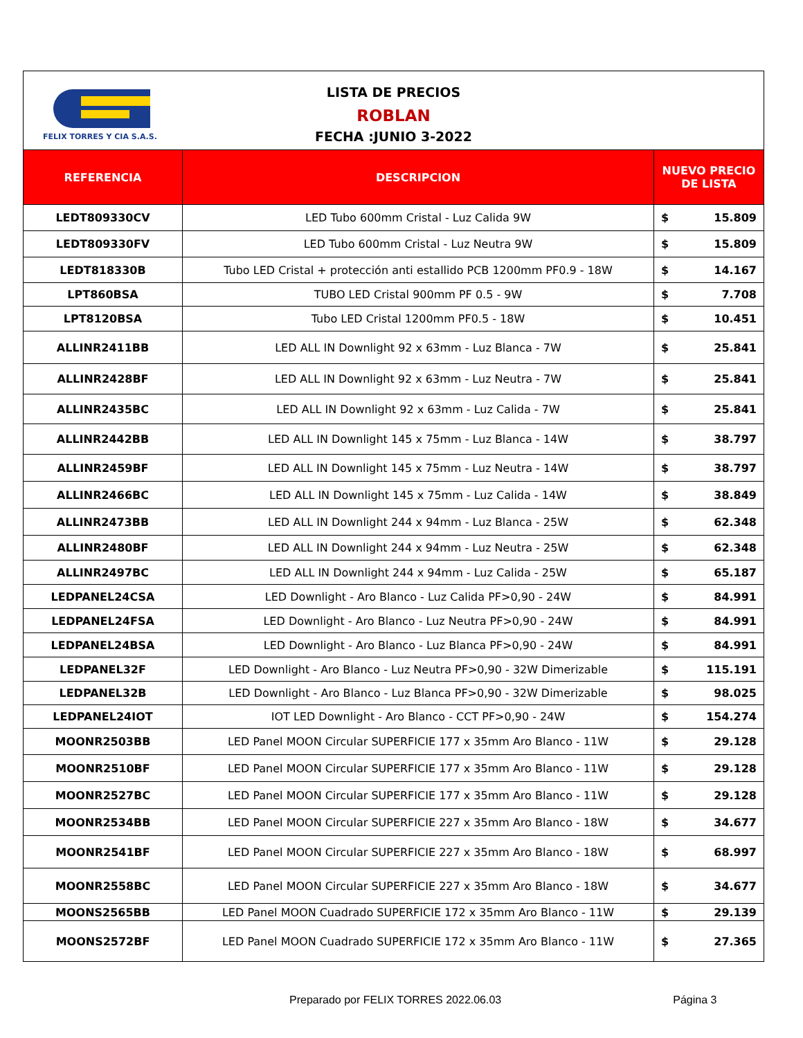| FELIX TORRES Y CIA S.A.S. LISTA DE PRECIOS ROBLAN FECHA :JUNIO 3-2022 | | |
| REFERENCIA | DESCRIPCION | NUEVO PRECIO DE LISTA |
| LEDT809330CV | LED Tubo 600mm Cristal - Luz Calida 9W | $ 15.809 |
| LEDT809330FV | LED Tubo 600mm Cristal - Luz Neutra 9W | $ 15.809 |
| LEDT818330B | Tubo LED Cristal + protección anti estallido PCB 1200mm PF0.9 - 18W | $ 14.167 |
| LPT860BSA | TUBO LED Cristal 900mm PF 0.5 - 9W | $ 7.708 |
| LPT8120BSA | Tubo LED Cristal 1200mm PF0.5 - 18W | $ 10.451 |
| ALLINR2411BB | LED ALL IN Downlight 92 x 63mm - Luz Blanca - 7W | $ 25.841 |
| ALLINR2428BF | LED ALL IN Downlight 92 x 63mm - Luz Neutra - 7W | $ 25.841 |
| ALLINR2435BC | LED ALL IN Downlight 92 x 63mm - Luz Calida - 7W | $ 25.841 |
| ALLINR2442BB | LED ALL IN Downlight 145 x 75mm - Luz Blanca - 14W | $ 38.797 |
| ALLINR2459BF | LED ALL IN Downlight 145 x 75mm - Luz Neutra - 14W | $ 38.797 |
| ALLINR2466BC | LED ALL IN Downlight 145 x 75mm - Luz Calida - 14W | $ 38.849 |
| ALLINR2473BB | LED ALL IN Downlight 244 x 94mm - Luz Blanca - 25W | $ 62.348 |
| ALLINR2480BF | LED ALL IN Downlight 244 x 94mm - Luz Neutra - 25W | $ 62.348 |
| ALLINR2497BC | LED ALL IN Downlight 244 x 94mm - Luz Calida - 25W | $ 65.187 |
| LEDPANEL24CSA | LED Downlight - Aro Blanco - Luz Calida PF>0,90 - 24W | $ 84.991 |
| LEDPANEL24FSA | LED Downlight - Aro Blanco - Luz Neutra PF>0,90 - 24W | $ 84.991 |
| LEDPANEL24BSA | LED Downlight - Aro Blanco - Luz Blanca PF>0,90 - 24W | $ 84.991 |
| LEDPANEL32F | LED Downlight - Aro Blanco - Luz Neutra PF>0,90 - 32W Dimerizable | $ 115.191 |
| LEDPANEL32B | LED Downlight - Aro Blanco - Luz Blanca PF>0,90 - 32W Dimerizable | $ 98.025 |
| LEDPANEL24IOT | IOT LED Downlight - Aro Blanco - CCT PF>0,90 - 24W | $ 154.274 |
| MOONR2503BB | LED Panel MOON Circular SUPERFICIE 177 x 35mm Aro Blanco - 11W | $ 29.128 |
| MOONR2510BF | LED Panel MOON Circular SUPERFICIE 177 x 35mm Aro Blanco - 11W | $ 29.128 |
| MOONR2527BC | LED Panel MOON Circular SUPERFICIE 177 x 35mm Aro Blanco - 11W | $ 29.128 |
| MOONR2534BB | LED Panel MOON Circular SUPERFICIE 227 x 35mm Aro Blanco - 18W | $ 34.677 |
| MOONR2541BF | LED Panel MOON Circular SUPERFICIE 227 x 35mm Aro Blanco - 18W | $ 68.997 |
| MOONR2558BC | LED Panel MOON Circular SUPERFICIE 227 x 35mm Aro Blanco - 18W | $ 34.677 |
| MOONS2565BB | LED Panel MOON Cuadrado SUPERFICIE 172 x 35mm Aro Blanco - 11W | $ 29.139 |
| MOONS2572BF | LED Panel MOON Cuadrado SUPERFICIE 172 x 35mm Aro Blanco - 11W | $ 27.365 |
Preparado por FELIX TORRES 2022.06.03 Página 3